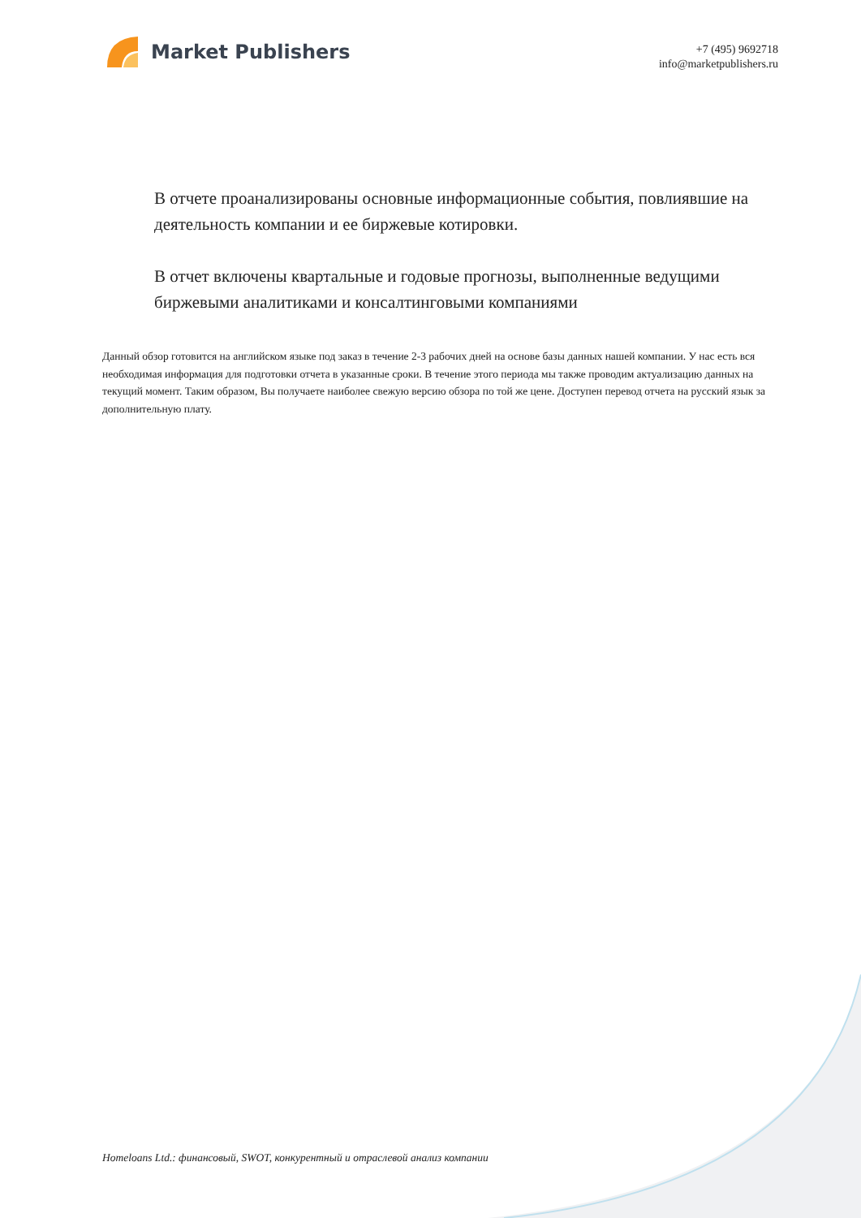Market Publishers
+7 (495) 9692718
info@marketpublishers.ru
В отчете проанализированы основные информационные события, повлиявшие на деятельность компании и ее биржевые котировки.
В отчет включены квартальные и годовые прогнозы, выполненные ведущими биржевыми аналитиками и консалтинговыми компаниями
Данный обзор готовится на английском языке под заказ в течение 2-3 рабочих дней на основе базы данных нашей компании. У нас есть вся необходимая информация для подготовки отчета в указанные сроки. В течение этого периода мы также проводим актуализацию данных на текущий момент. Таким образом, Вы получаете наиболее свежую версию обзора по той же цене. Доступен перевод отчета на русский язык за дополнительную плату.
Homeloans Ltd.: финансовый, SWOT, конкурентный и отраслевой анализ компании